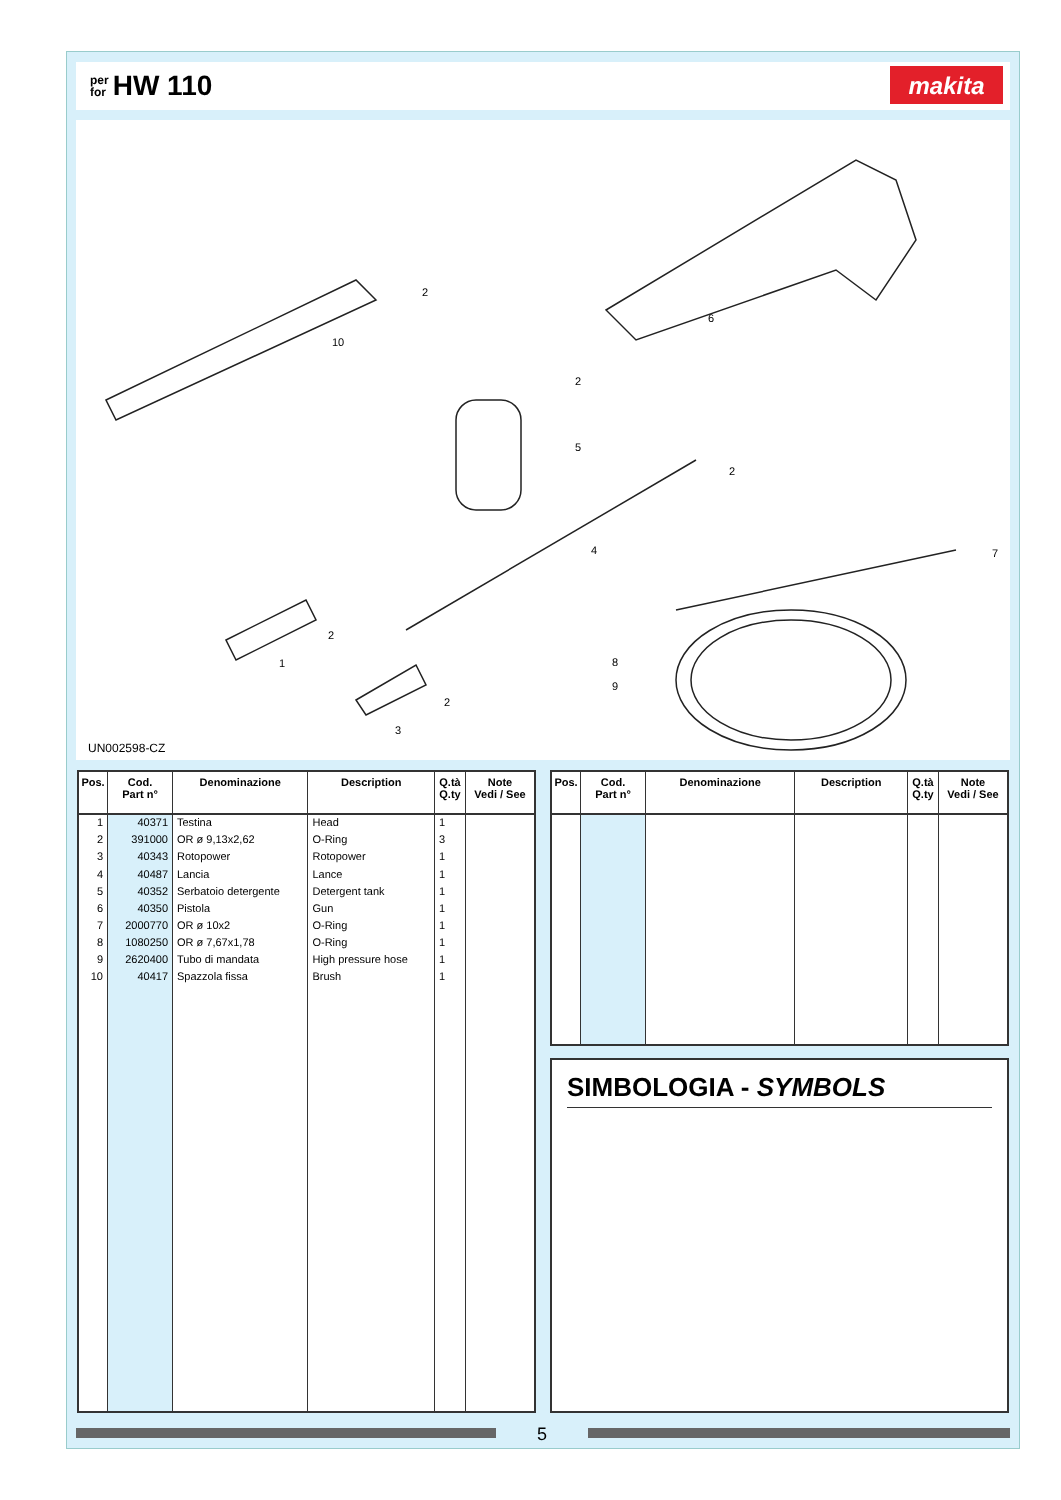per
for HW 110
makita
2
10
6
2
5
2
4 7
2
1 8
9
2
3
UN002598-CZ
| Pos. | Cod. Part n° | Denominazione | Description | Q.tà Q.ty | Note Vedi / See |
| --- | --- | --- | --- | --- | --- |
| 1 | 40371 | Testina | Head | 1 | |
| 2 | 391000 | OR ø 9,13x2,62 | O-Ring | 3 | |
| 3 | 40343 | Rotopower | Rotopower | 1 | |
| 4 | 40487 | Lancia | Lance | 1 | |
| 5 | 40352 | Serbatoio detergente | Detergent tank | 1 | |
| 6 | 40350 | Pistola | Gun | 1 | |
| 7 | 2000770 | OR ø 10x2 | O-Ring | 1 | |
| 8 | 1080250 | OR ø 7,67x1,78 | O-Ring | 1 | |
| 9 | 2620400 | Tubo di mandata | High pressure hose | 1 | |
| 10 | 40417 | Spazzola fissa | Brush | 1 | |
| Pos. | Cod. Part n° | Denominazione | Description | Q.tà Q.ty | Note Vedi / See |
| --- | --- | --- | --- | --- | --- |
SIMBOLOGIA - SYMBOLS
5